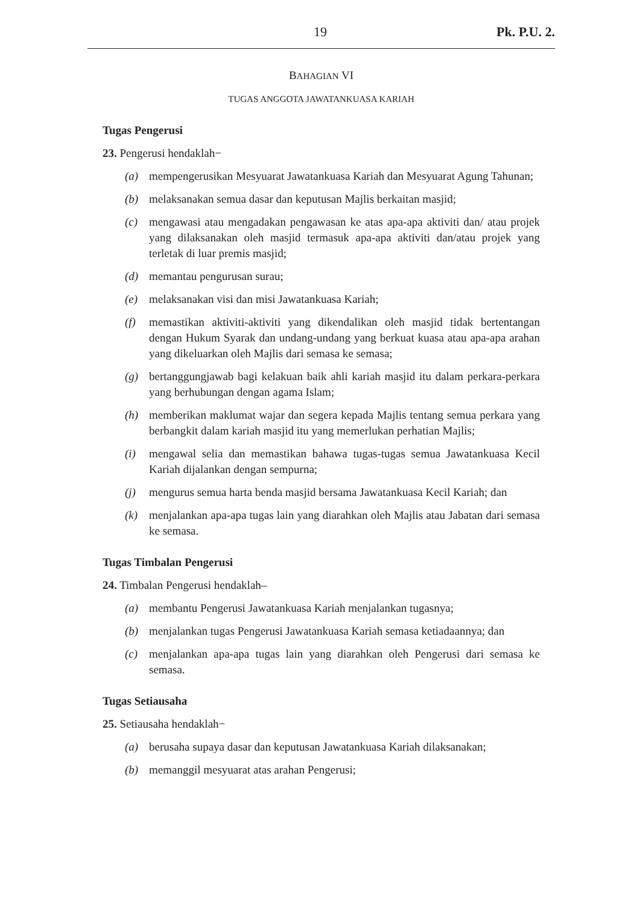19 Pk. P.U. 2.
BAHAGIAN VI
TUGAS ANGGOTA JAWATANKUASA KARIAH
Tugas Pengerusi
23. Pengerusi hendaklah−
(a) mempengerusikan Mesyuarat Jawatankuasa Kariah dan Mesyuarat Agung Tahunan;
(b) melaksanakan semua dasar dan keputusan Majlis berkaitan masjid;
(c) mengawasi atau mengadakan pengawasan ke atas apa-apa aktiviti dan/ atau projek yang dilaksanakan oleh masjid termasuk apa-apa aktiviti dan/atau projek yang terletak di luar premis masjid;
(d) memantau pengurusan surau;
(e) melaksanakan visi dan misi Jawatankuasa Kariah;
(f) memastikan aktiviti-aktiviti yang dikendalikan oleh masjid tidak bertentangan dengan Hukum Syarak dan undang-undang yang berkuat kuasa atau apa-apa arahan yang dikeluarkan oleh Majlis dari semasa ke semasa;
(g) bertanggungjawab bagi kelakuan baik ahli kariah masjid itu dalam perkara-perkara yang berhubungan dengan agama Islam;
(h) memberikan maklumat wajar dan segera kepada Majlis tentang semua perkara yang berbangkit dalam kariah masjid itu yang memerlukan perhatian Majlis;
(i) mengawal selia dan memastikan bahawa tugas-tugas semua Jawatankuasa Kecil Kariah dijalankan dengan sempurna;
(j) mengurus semua harta benda masjid bersama Jawatankuasa Kecil Kariah; dan
(k) menjalankan apa-apa tugas lain yang diarahkan oleh Majlis atau Jabatan dari semasa ke semasa.
Tugas Timbalan Pengerusi
24. Timbalan Pengerusi hendaklah–
(a) membantu Pengerusi Jawatankuasa Kariah menjalankan tugasnya;
(b) menjalankan tugas Pengerusi Jawatankuasa Kariah semasa ketiadaannya; dan
(c) menjalankan apa-apa tugas lain yang diarahkan oleh Pengerusi dari semasa ke semasa.
Tugas Setiausaha
25. Setiausaha hendaklah−
(a) berusaha supaya dasar dan keputusan Jawatankuasa Kariah dilaksanakan;
(b) memanggil mesyuarat atas arahan Pengerusi;